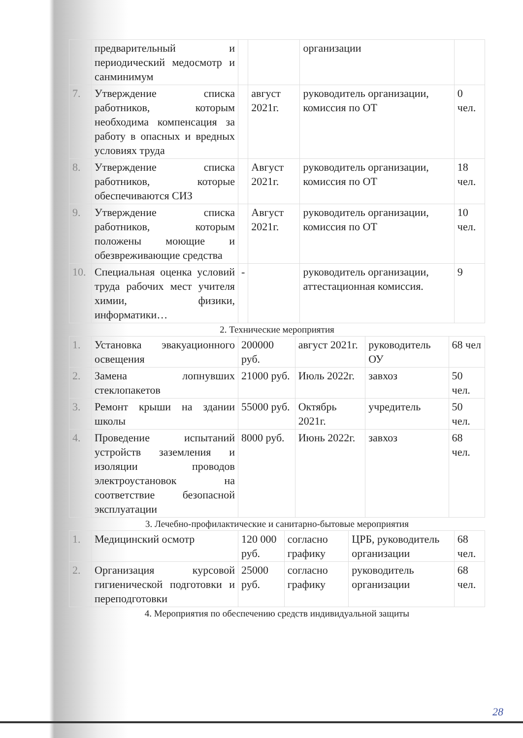| | предварительный и периодический медосмотр и санминимум | | | организации | |
| 7. | Утверждение списка работников, которым необходима компенсация за работу в опасных и вредных условиях труда | | август 2021г. | руководитель организации, комиссия по ОТ | 0 чел. |
| 8. | Утверждение списка работников, которые обеспечиваются СИЗ | | Август 2021г. | руководитель организации, комиссия по ОТ | 18 чел. |
| 9. | Утверждение списка работников, которым положены моющие и обезвреживающие средства | | Август 2021г. | руководитель организации, комиссия по ОТ | 10 чел. |
| 10. | Специальная оценка условий труда рабочих мест учителя химии, физики, информатики… | - | | руководитель организации, аттестационная комиссия. | 9 |
2. Технические мероприятия
| 1. | Установка эвакуационного освещения | 200000 руб. | август 2021г. | руководитель ОУ | 68 чел |
| 2. | Замена лопнувших стеклопакетов | 21000 руб. | Июль 2022г. | завхоз | 50 чел. |
| 3. | Ремонт крыши на здании школы | 55000 руб. | Октябрь 2021г. | учредитель | 50 чел. |
| 4. | Проведение испытаний устройств заземления и изоляции проводов электроустановок на соответствие безопасной эксплуатации | 8000 руб. | Июнь 2022г. | завхоз | 68 чел. |
3. Лечебно-профилактические и санитарно-бытовые мероприятия
| 1. | Медицинский осмотр | 120 000 руб. | согласно графику | ЦРБ, руководитель организации | 68 чел. |
| 2. | Организация курсовой гигиенической подготовки и переподготовки | 25000 руб. | согласно графику | руководитель организации | 68 чел. |
4. Мероприятия по обеспечению средств индивидуальной защиты
28